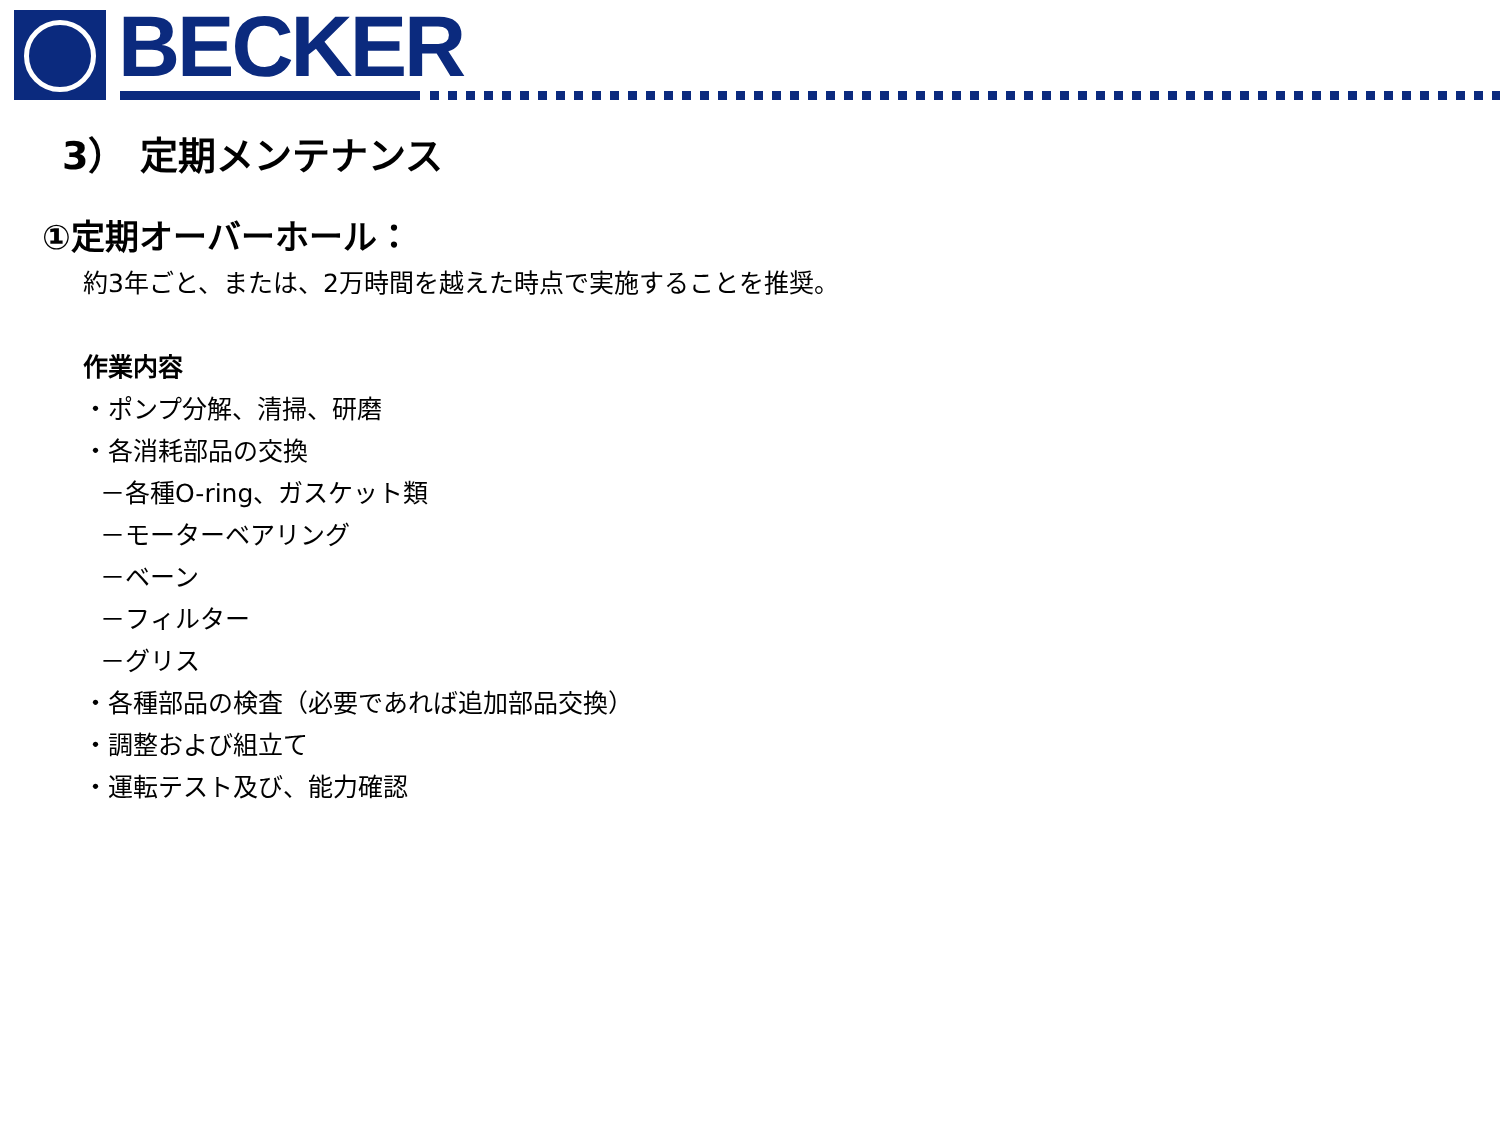BECKER
3） 定期メンテナンス
①定期オーバーホール：
約3年ごと、または、2万時間を越えた時点で実施することを推奨。
作業内容
・ポンプ分解、清掃、研磨
・各消耗部品の交換
－各種O-ring、ガスケット類
－モーターベアリング
－ベーン
－フィルター
－グリス
・各種部品の検査（必要であれば追加部品交換）
・調整および組立て
・運転テスト及び、能力確認